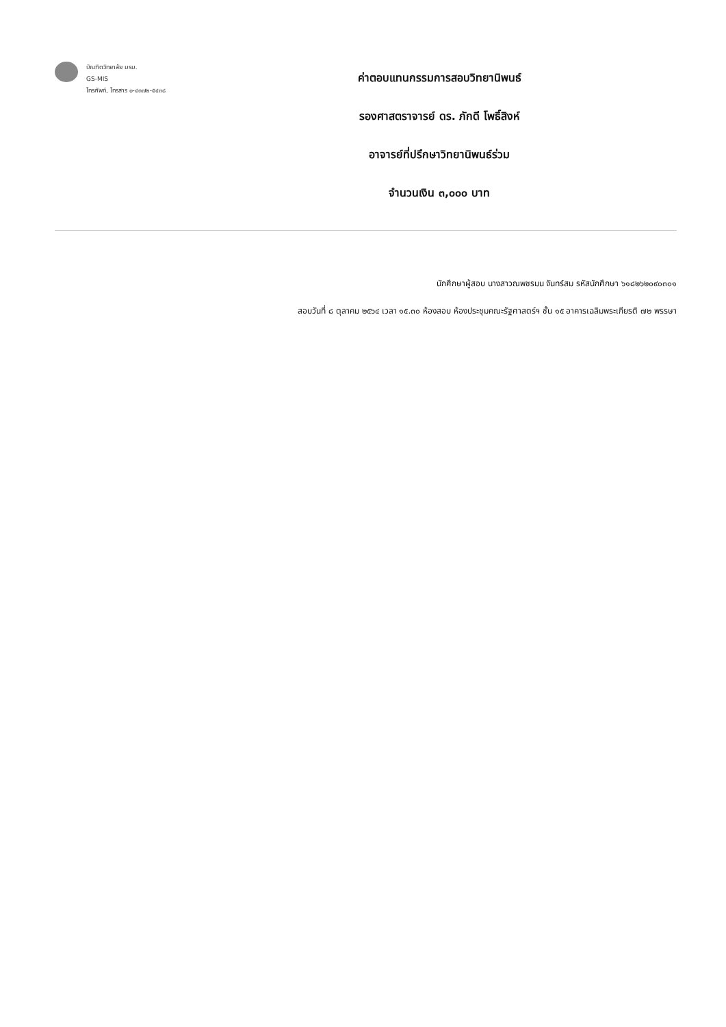บัณฑิตวิทยาลัย มรม.
GS-MIS
โทรศัพท์, โทรสาร ๐-๔๓๗๒-๕๔๓๘
ค่าตอบแทนกรรมการสอบวิทยานิพนธ์
รองศาสตราจารย์ ดร. ภักดี โพธิ์สิงห์
อาจารย์ที่ปรึกษาวิทยานิพนธ์ร่วม
จำนวนเงิน ๓,๐๐๐ บาท
นักศึกษาผู้สอบ นางสาวณพชรมน จันทร์สม รหัสนักศึกษา ๖๑๘๒๖๒๐๙๐๓๐๑
สอบวันที่ ๘ ตุลาคม ๒๕๖๔ เวลา ๑๕.๓๐ ห้องสอบ ห้องประชุมคณะรัฐศาสตร์ฯ ชั้น ๑๕ อาคารเฉลิมพระเกียรติ ๗๒ พรรษา